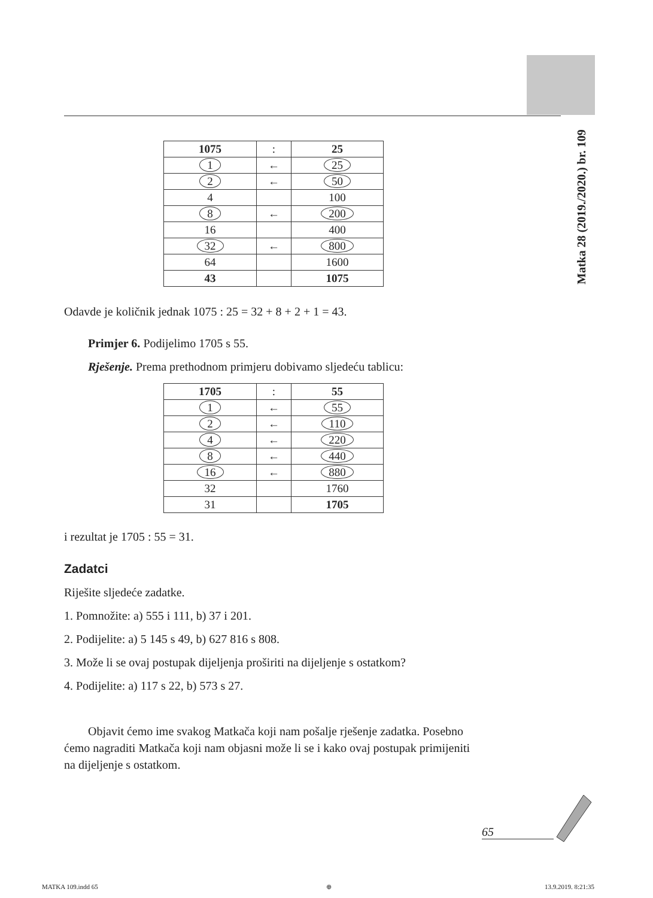Matka 28 (2019./2020.) br. 109
| 1075 | : | 25 |
| 1 | ← | 25 |
| 2 | ← | 50 |
| 4 | | 100 |
| 8 | ← | 200 |
| 16 | | 400 |
| 32 | ← | 800 |
| 64 | | 1600 |
| 43 | | 1075 |
Odavde je količnik jednak 1075 : 25 = 32 + 8 + 2 + 1 = 43.
Primjer 6. Podijelimo 1705 s 55.
Rješenje. Prema prethodnom primjeru dobivamo sljedeću tablicu:
| 1705 | : | 55 |
| 1 | ← | 55 |
| 2 | ← | 110 |
| 4 | ← | 220 |
| 8 | ← | 440 |
| 16 | ← | 880 |
| 32 | | 1760 |
| 31 | | 1705 |
i rezultat je 1705 : 55 = 31.
Zadatci
Riješite sljedeće zadatke.
1. Pomnožite: a) 555 i 111, b) 37 i 201.
2. Podijelite: a) 5 145 s 49, b) 627 816 s 808.
3. Može li se ovaj postupak dijeljenja proširiti na dijeljenje s ostatkom?
4. Podijelite: a) 117 s 22, b) 573 s 27.
Objavit ćemo ime svakog Matkača koji nam pošalje rješenje zadatka. Posebno ćemo nagraditi Matkača koji nam objasni može li se i kako ovaj postupak primijeniti na dijeljenje s ostatkom.
65
MATKA 109.indd 65 ⊕ 13.9.2019. 8:21:35